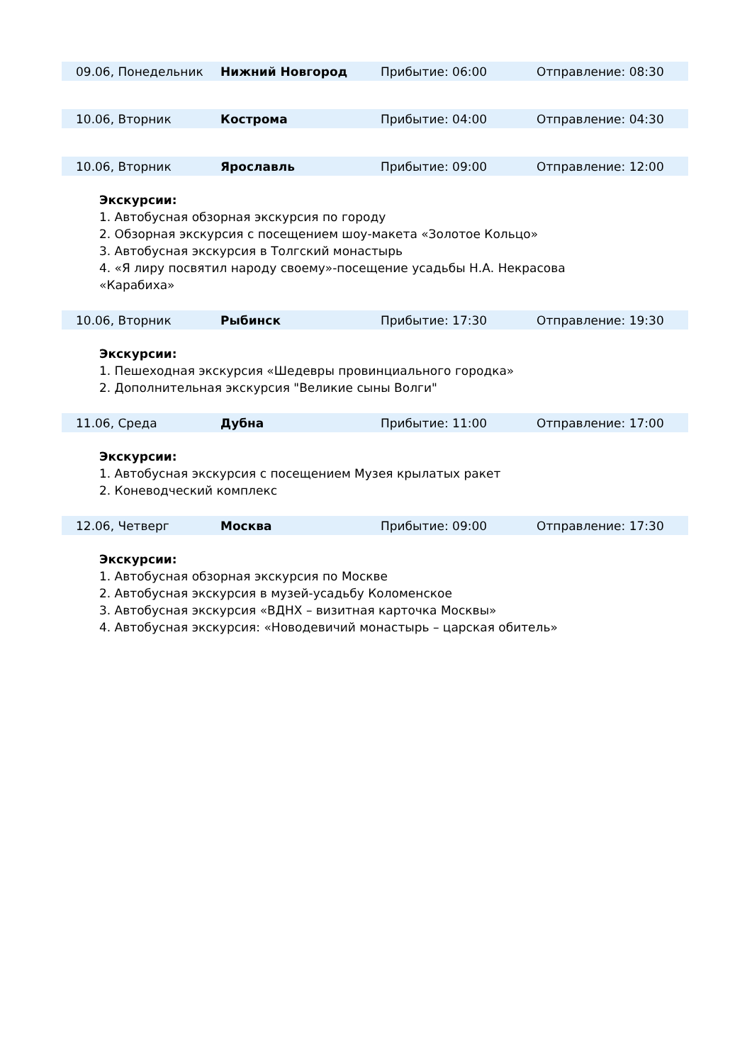| 09.06, Понедельник | Нижний Новгород | Прибытие: 06:00 | Отправление: 08:30 |
| 10.06, Вторник | Кострома | Прибытие: 04:00 | Отправление: 04:30 |
| 10.06, Вторник | Ярославль | Прибытие: 09:00 | Отправление: 12:00 |
Экскурсии:
1. Автобусная обзорная экскурсия по городу
2. Обзорная экскурсия с посещением шоу-макета «Золотое Кольцо»
3. Автобусная экскурсия в Толгский монастырь
4. «Я лиру посвятил народу своему»-посещение усадьбы Н.А. Некрасова
«Карабиха»
| 10.06, Вторник | Рыбинск | Прибытие: 17:30 | Отправление: 19:30 |
Экскурсии:
1. Пешеходная экскурсия «Шедевры провинциального городка»
2. Дополнительная экскурсия "Великие сыны Волги"
| 11.06, Среда | Дубна | Прибытие: 11:00 | Отправление: 17:00 |
Экскурсии:
1. Автобусная экскурсия с посещением Музея крылатых ракет
2. Коневодческий комплекс
| 12.06, Четверг | Москва | Прибытие: 09:00 | Отправление: 17:30 |
Экскурсии:
1. Автобусная обзорная экскурсия по Москве
2. Автобусная экскурсия в музей-усадьбу Коломенское
3. Автобусная экскурсия «ВДНХ – визитная карточка Москвы»
4. Автобусная экскурсия: «Новодевичий монастырь – царская обитель»